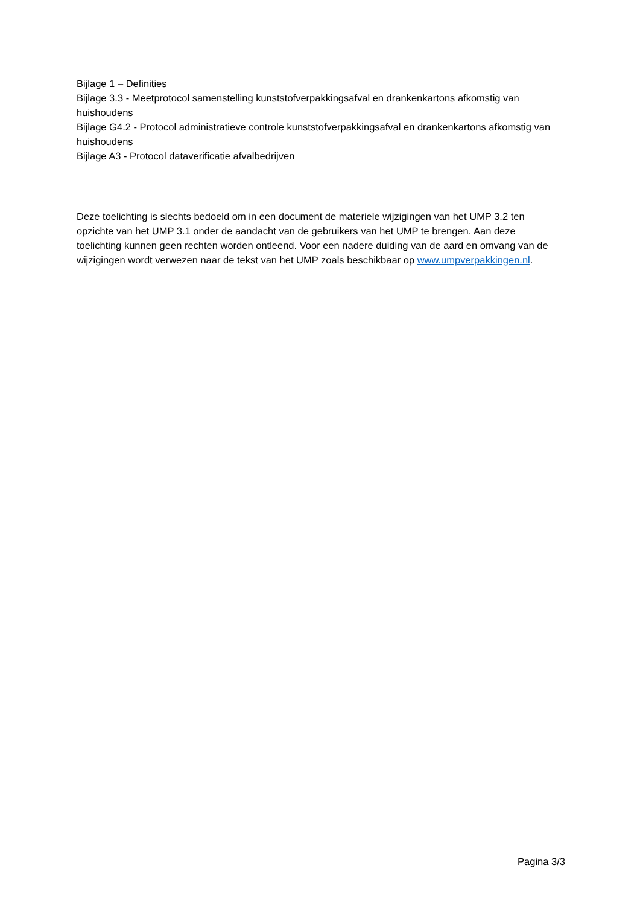Bijlage 1 – Definities
Bijlage 3.3 - Meetprotocol samenstelling kunststofverpakkingsafval en drankenkartons afkomstig van huishoudens
Bijlage G4.2 - Protocol administratieve controle kunststofverpakkingsafval en drankenkartons afkomstig van huishoudens
Bijlage A3 - Protocol dataverificatie afvalbedrijven
Deze toelichting is slechts bedoeld om in een document de materiele wijzigingen van het UMP 3.2 ten opzichte van het UMP 3.1 onder de aandacht van de gebruikers van het UMP te brengen. Aan deze toelichting kunnen geen rechten worden ontleend. Voor een nadere duiding van de aard en omvang van de wijzigingen wordt verwezen naar de tekst van het UMP zoals beschikbaar op www.umpverpakkingen.nl.
Pagina 3/3